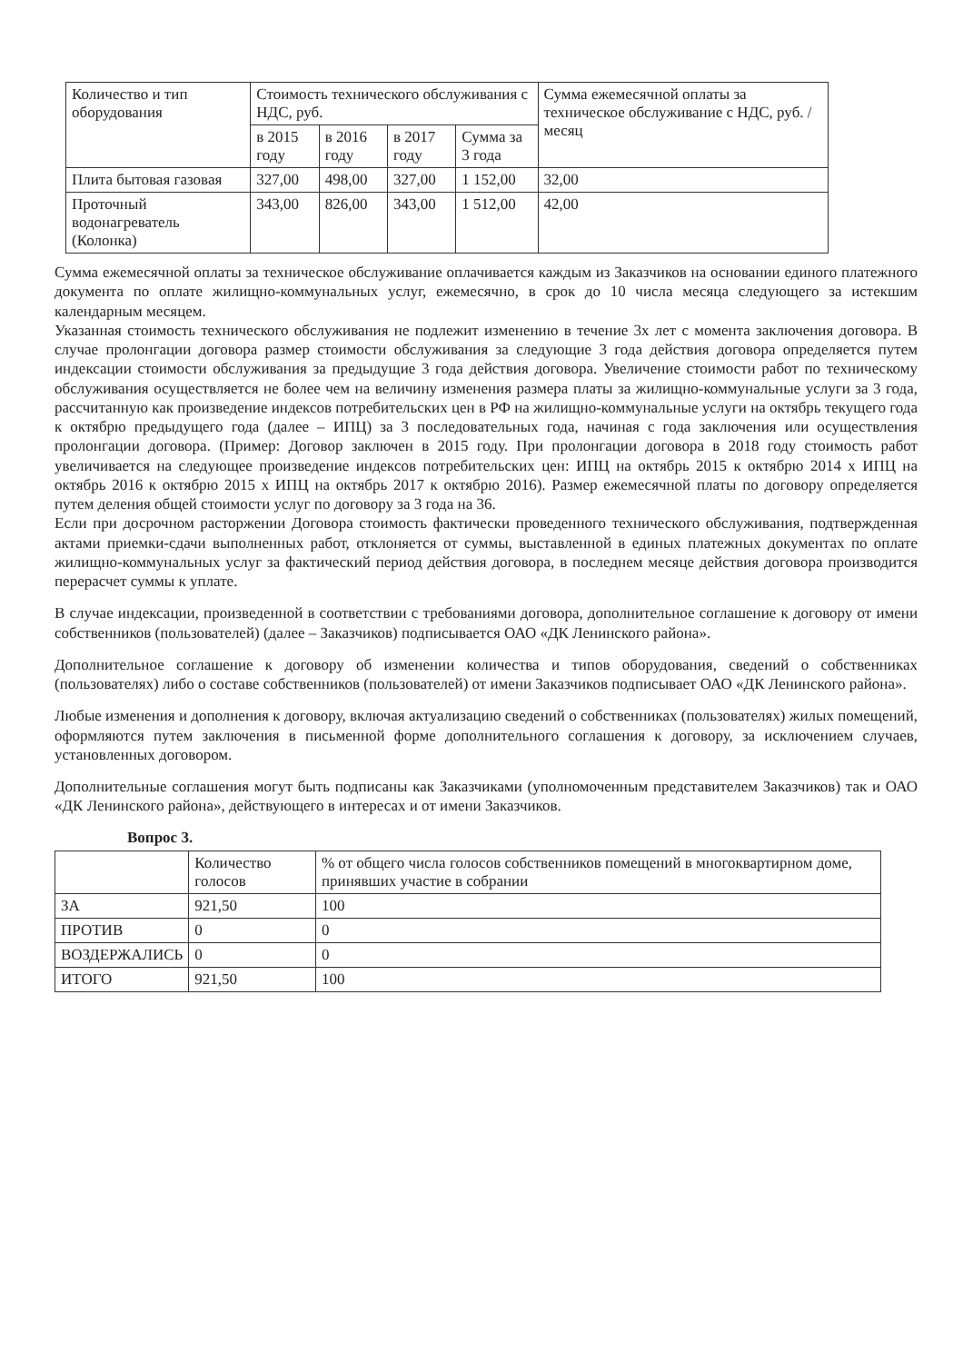| Количество и тип оборудования | Стоимость технического обслуживания с НДС, руб. | | | | Сумма ежемесячной оплаты за техническое обслуживание с НДС, руб. /месяц |
| --- | --- | --- | --- | --- | --- |
| | в 2015 году | в 2016 году | в 2017 году | Сумма за 3 года | |
| Плита бытовая газовая | 327,00 | 498,00 | 327,00 | 1 152,00 | 32,00 |
| Проточный водонагреватель (Колонка) | 343,00 | 826,00 | 343,00 | 1 512,00 | 42,00 |
Сумма ежемесячной оплаты за техническое обслуживание оплачивается каждым из Заказчиков на основании единого платежного документа по оплате жилищно-коммунальных услуг, ежемесячно, в срок до 10 числа месяца следующего за истекшим календарным месяцем.
Указанная стоимость технического обслуживания не подлежит изменению в течение 3х лет с момента заключения договора. В случае пролонгации договора размер стоимости обслуживания за следующие 3 года действия договора определяется путем индексации стоимости обслуживания за предыдущие 3 года действия договора. Увеличение стоимости работ по техническому обслуживания осуществляется не более чем на величину изменения размера платы за жилищно-коммунальные услуги за 3 года, рассчитанную как произведение индексов потребительских цен в РФ на жилищно-коммунальные услуги на октябрь текущего года к октябрю предыдущего года (далее – ИПЦ) за 3 последовательных года, начиная с года заключения или осуществления пролонгации договора. (Пример: Договор заключен в 2015 году. При пролонгации договора в 2018 году стоимость работ увеличивается на следующее произведение индексов потребительских цен: ИПЦ на октябрь 2015 к октябрю 2014 x ИПЦ на октябрь 2016 к октябрю 2015 x ИПЦ на октябрь 2017 к октябрю 2016). Размер ежемесячной платы по договору определяется путем деления общей стоимости услуг по договору за 3 года на 36.
Если при досрочном расторжении Договора стоимость фактически проведенного технического обслуживания, подтвержденная актами приемки-сдачи выполненных работ, отклоняется от суммы, выставленной в единых платежных документах по оплате жилищно-коммунальных услуг за фактический период действия договора, в последнем месяце действия договора производится перерасчет суммы к уплате.
В случае индексации, произведенной в соответствии с требованиями договора, дополнительное соглашение к договору от имени собственников (пользователей) (далее – Заказчиков) подписывается ОАО «ДК Ленинского района».
Дополнительное соглашение к договору об изменении количества и типов оборудования, сведений о собственниках (пользователях) либо о составе собственников (пользователей) от имени Заказчиков подписывает ОАО «ДК Ленинского района».
Любые изменения и дополнения к договору, включая актуализацию сведений о собственниках (пользователях) жилых помещений, оформляются путем заключения в письменной форме дополнительного соглашения к договору, за исключением случаев, установленных договором.
Дополнительные соглашения могут быть подписаны как Заказчиками (уполномоченным представителем Заказчиков) так и ОАО «ДК Ленинского района», действующего в интересах и от имени Заказчиков.
Вопрос 3.
| | Количество голосов | % от общего числа голосов собственников помещений в многоквартирном доме, принявших участие в собрании |
| --- | --- | --- |
| ЗА | 921,50 | 100 |
| ПРОТИВ | 0 | 0 |
| ВОЗДЕРЖАЛИСЬ | 0 | 0 |
| ИТОГО | 921,50 | 100 |